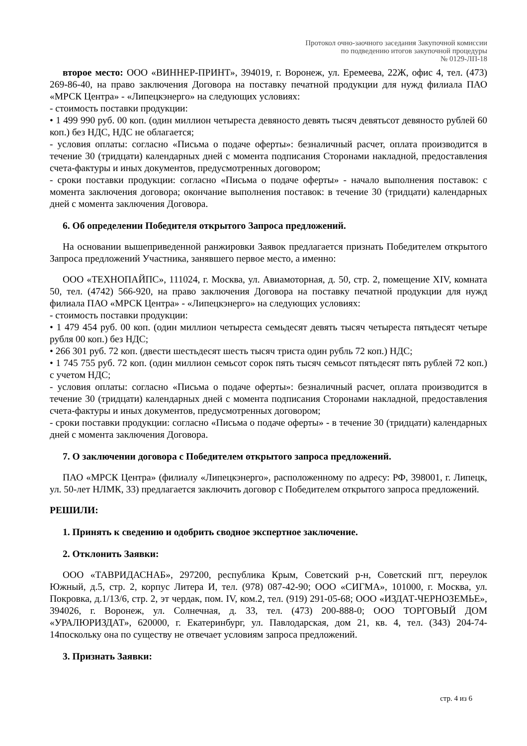Протокол очно-заочного заседания Закупочной комиссии
по подведению итогов закупочной процедуры
№ 0129-ЛП-18
второе место: ООО «ВИННЕР-ПРИНТ», 394019, г. Воронеж, ул. Еремеева, 22Ж, офис 4, тел. (473) 269-86-40, на право заключения Договора на поставку печатной продукции для нужд филиала ПАО «МРСК Центра» - «Липецкэнерго» на следующих условиях:
- стоимость поставки продукции:
• 1 499 990 руб. 00 коп. (один миллион четыреста девяносто девять тысяч девятьсот девяносто рублей 60 коп.) без НДС, НДС не облагается;
- условия оплаты: согласно «Письма о подаче оферты»: безналичный расчет, оплата производится в течение 30 (тридцати) календарных дней с момента подписания Сторонами накладной, предоставления счета-фактуры и иных документов, предусмотренных договором;
- сроки поставки продукции: согласно «Письма о подаче оферты» - начало выполнения поставок: с момента заключения договора; окончание выполнения поставок: в течение 30 (тридцати) календарных дней с момента заключения Договора.
6. Об определении Победителя открытого Запроса предложений.
На основании вышеприведенной ранжировки Заявок предлагается признать Победителем открытого Запроса предложений Участника, занявшего первое место, а именно:
ООО «ТЕХНОПАЙПС», 111024, г. Москва, ул. Авиамоторная, д. 50, стр. 2, помещение XIV, комната 50, тел. (4742) 566-920, на право заключения Договора на поставку печатной продукции для нужд филиала ПАО «МРСК Центра» - «Липецкэнерго» на следующих условиях:
- стоимость поставки продукции:
• 1 479 454 руб. 00 коп. (один миллион четыреста семьдесят девять тысяч четыреста пятьдесят четыре рубля 00 коп.) без НДС;
• 266 301 руб. 72 коп. (двести шестьдесят шесть тысяч триста один рубль 72 коп.) НДС;
• 1 745 755 руб. 72 коп. (один миллион семьсот сорок пять тысяч семьсот пятьдесят пять рублей 72 коп.) с учетом НДС;
- условия оплаты: согласно «Письма о подаче оферты»: безналичный расчет, оплата производится в течение 30 (тридцати) календарных дней с момента подписания Сторонами накладной, предоставления счета-фактуры и иных документов, предусмотренных договором;
- сроки поставки продукции: согласно «Письма о подаче оферты» - в течение 30 (тридцати) календарных дней с момента заключения Договора.
7. О заключении договора с Победителем открытого запроса предложений.
ПАО «МРСК Центра» (филиалу «Липецкэнерго», расположенному по адресу: РФ, 398001, г. Липецк, ул. 50-лет НЛМК, 33) предлагается заключить договор с Победителем открытого запроса предложений.
РЕШИЛИ:
1. Принять к сведению и одобрить сводное экспертное заключение.
2. Отклонить Заявки:
ООО «ТАВРИДАСНАБ», 297200, республика Крым, Советский р-н, Советский пгт, переулок Южный, д.5, стр. 2, корпус Литера И, тел. (978) 087-42-90; ООО «СИГМА», 101000, г. Москва, ул. Покровка, д.1/13/6, стр. 2, эт чердак, пом. IV, ком.2, тел. (919) 291-05-68; ООО «ИЗДАТ-ЧЕРНОЗЕМЬЕ», 394026, г. Воронеж, ул. Солнечная, д. 33, тел. (473) 200-888-0; ООО ТОРГОВЫЙ ДОМ «УРАЛЮРИЗДАТ», 620000, г. Екатеринбург, ул. Павлодарская, дом 21, кв. 4, тел. (343) 204-74-14поскольку она по существу не отвечает условиям запроса предложений.
3. Признать Заявки:
стр. 4 из 6